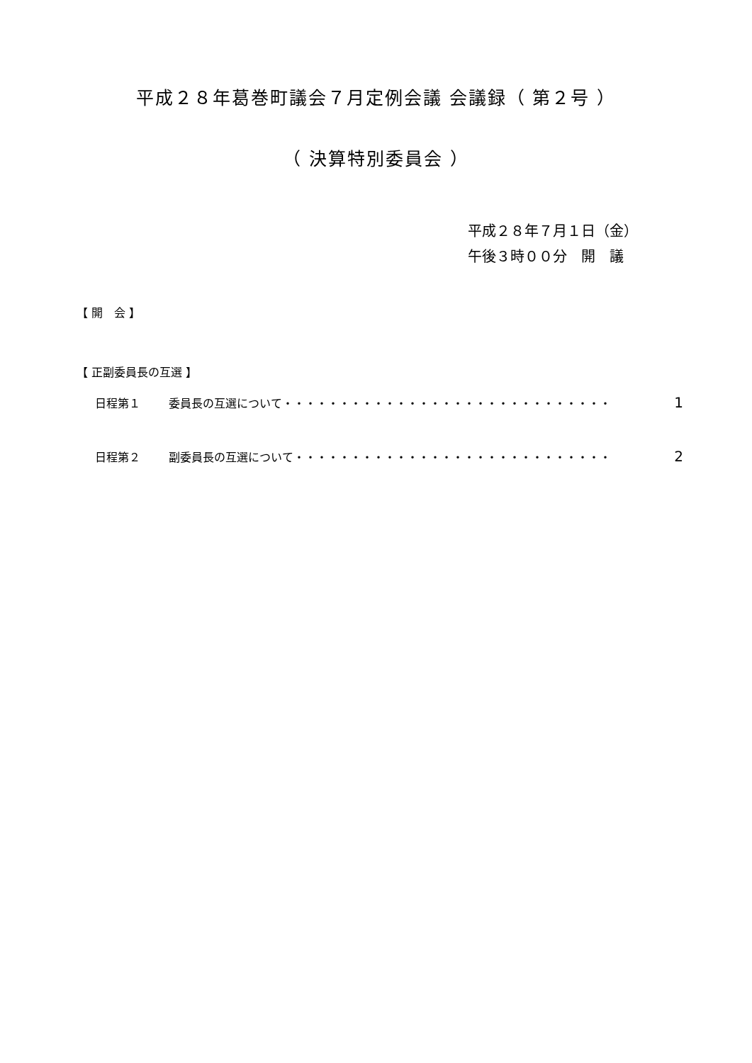平成２８年葛巻町議会７月定例会議 会議録（ 第２号 ）
（ 決算特別委員会 ）
平成２８年７月１日（金）
午後３時００分　開　議
【 開　会 】
【 正副委員長の互選 】
日程第１ 委員長の互選について・・・・・・・・・・・・・・・・・・・・・・・・・・・・・ 1
日程第２ 副委員長の互選について・・・・・・・・・・・・・・・・・・・・・・・・・・・・ 2